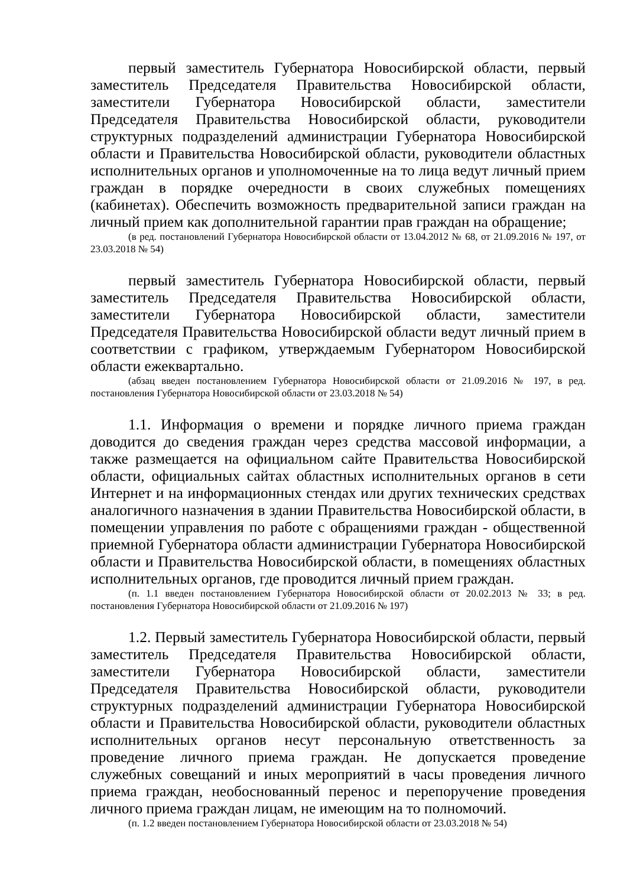первый заместитель Губернатора Новосибирской области, первый заместитель Председателя Правительства Новосибирской области, заместители Губернатора Новосибирской области, заместители Председателя Правительства Новосибирской области, руководители структурных подразделений администрации Губернатора Новосибирской области и Правительства Новосибирской области, руководители областных исполнительных органов и уполномоченные на то лица ведут личный прием граждан в порядке очередности в своих служебных помещениях (кабинетах). Обеспечить возможность предварительной записи граждан на личный прием как дополнительной гарантии прав граждан на обращение;
(в ред. постановлений Губернатора Новосибирской области от 13.04.2012 № 68, от 21.09.2016 № 197, от 23.03.2018 № 54)
первый заместитель Губернатора Новосибирской области, первый заместитель Председателя Правительства Новосибирской области, заместители Губернатора Новосибирской области, заместители Председателя Правительства Новосибирской области ведут личный прием в соответствии с графиком, утверждаемым Губернатором Новосибирской области ежеквартально.
(абзац введен постановлением Губернатора Новосибирской области от 21.09.2016 № 197, в ред. постановления Губернатора Новосибирской области от 23.03.2018 № 54)
1.1. Информация о времени и порядке личного приема граждан доводится до сведения граждан через средства массовой информации, а также размещается на официальном сайте Правительства Новосибирской области, официальных сайтах областных исполнительных органов в сети Интернет и на информационных стендах или других технических средствах аналогичного назначения в здании Правительства Новосибирской области, в помещении управления по работе с обращениями граждан - общественной приемной Губернатора области администрации Губернатора Новосибирской области и Правительства Новосибирской области, в помещениях областных исполнительных органов, где проводится личный прием граждан.
(п. 1.1 введен постановлением Губернатора Новосибирской области от 20.02.2013 № 33; в ред. постановления Губернатора Новосибирской области от 21.09.2016 № 197)
1.2. Первый заместитель Губернатора Новосибирской области, первый заместитель Председателя Правительства Новосибирской области, заместители Губернатора Новосибирской области, заместители Председателя Правительства Новосибирской области, руководители структурных подразделений администрации Губернатора Новосибирской области и Правительства Новосибирской области, руководители областных исполнительных органов несут персональную ответственность за проведение личного приема граждан. Не допускается проведение служебных совещаний и иных мероприятий в часы проведения личного приема граждан, необоснованный перенос и перепоручение проведения личного приема граждан лицам, не имеющим на то полномочий.
(п. 1.2 введен постановлением Губернатора Новосибирской области от 23.03.2018 № 54)